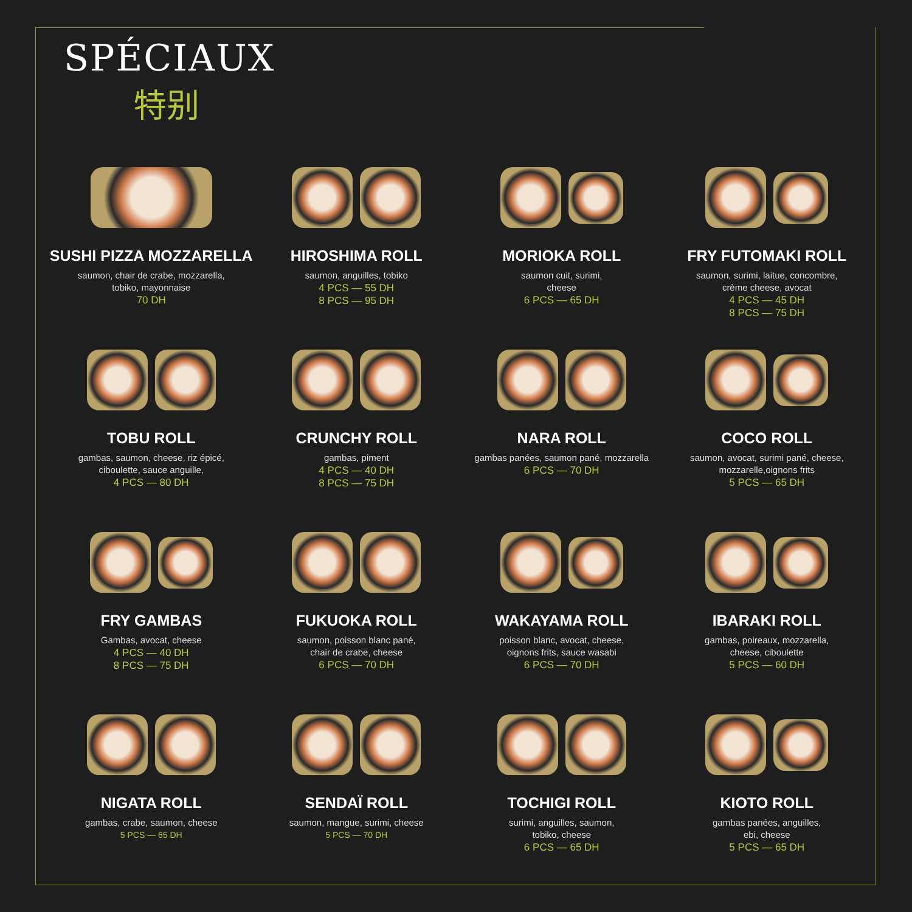SPÉCIAUX
特别
SUSHI PIZZA MOZZARELLA
saumon, chair de crabe, mozzarella,
tobiko, mayonnaise
70 DH
HIROSHIMA ROLL
saumon, anguilles, tobiko
4 PCS — 55 DH
8 PCS — 95 DH
MORIOKA ROLL
saumon cuit, surimi,
cheese
6 PCS — 65 DH
FRY FUTOMAKI ROLL
saumon, surimi, laitue, concombre,
crème cheese, avocat
4 PCS — 45 DH
8 PCS — 75 DH
TOBU ROLL
gambas, saumon, cheese, riz épicé,
ciboulette, sauce anguille,
4 PCS — 80 DH
CRUNCHY ROLL
gambas, piment
4 PCS — 40 DH
8 PCS — 75 DH
NARA ROLL
gambas panées, saumon pané, mozzarella
6 PCS — 70 DH
COCO ROLL
saumon, avocat, surimi pané, cheese,
mozzarelle,oignons frits
5 PCS — 65 DH
FRY GAMBAS
Gambas, avocat, cheese
4 PCS — 40 DH
8 PCS — 75 DH
FUKUOKA ROLL
saumon, poisson blanc pané,
chair de crabe, cheese
6 PCS — 70 DH
WAKAYAMA ROLL
poisson blanc, avocat, cheese,
oignons frits, sauce wasabi
6 PCS — 70 DH
IBARAKI ROLL
gambas, poireaux, mozzarella,
cheese, ciboulette
5 PCS — 60 DH
NIGATA ROLL
gambas, crabe, saumon, cheese
5 PCS — 65 DH
SENDAÏ ROLL
saumon, mangue, surimi, cheese
5 PCS — 70 DH
TOCHIGI ROLL
surimi, anguilles, saumon,
tobiko, cheese
6 PCS — 65 DH
KIOTO ROLL
gambas panées, anguilles,
ebi, cheese
5 PCS — 65 DH